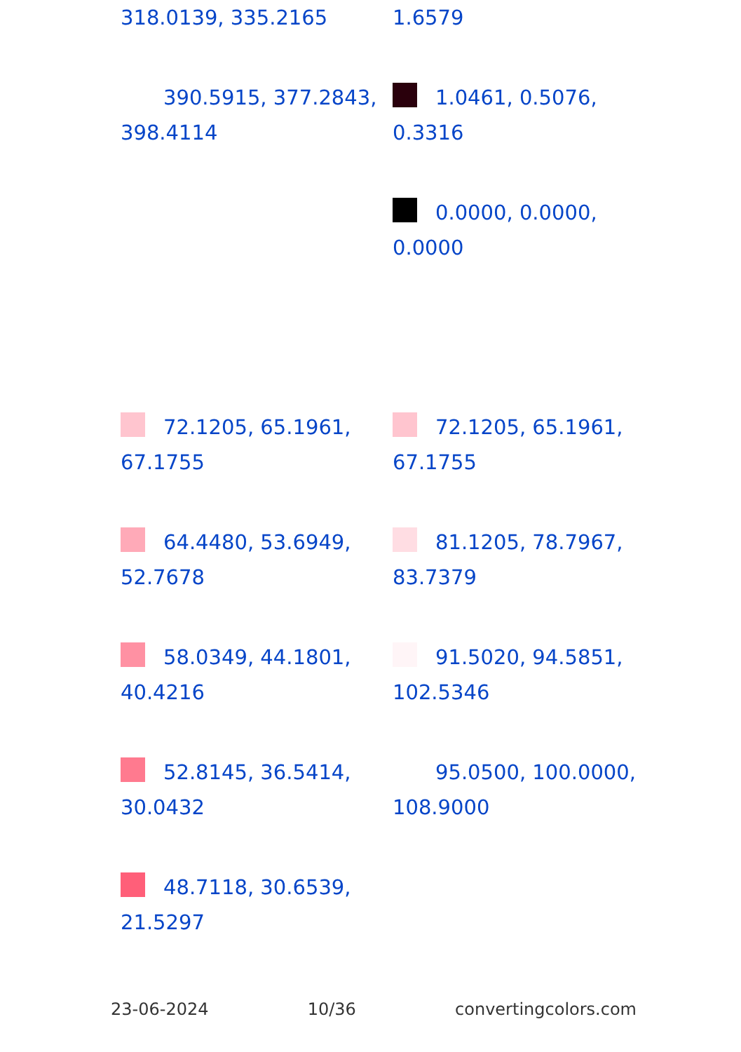| 318.0139, 335.2165 | 1.6579 |
| 390.5915, 377.2843, 398.4114 | 1.0461, 0.5076, 0.3316 |
| | 0.0000, 0.0000, 0.0000 |
| 72.1205, 65.1961, 67.1755 | 72.1205, 65.1961, 67.1755 |
| 64.4480, 53.6949, 52.7678 | 81.1205, 78.7967, 83.7379 |
| 58.0349, 44.1801, 40.4216 | 91.5020, 94.5851, 102.5346 |
| 52.8145, 36.5414, 30.0432 | 95.0500, 100.0000, 108.9000 |
| 48.7118, 30.6539, 21.5297 | |
23-06-2024 10/36 convertingcolors.com